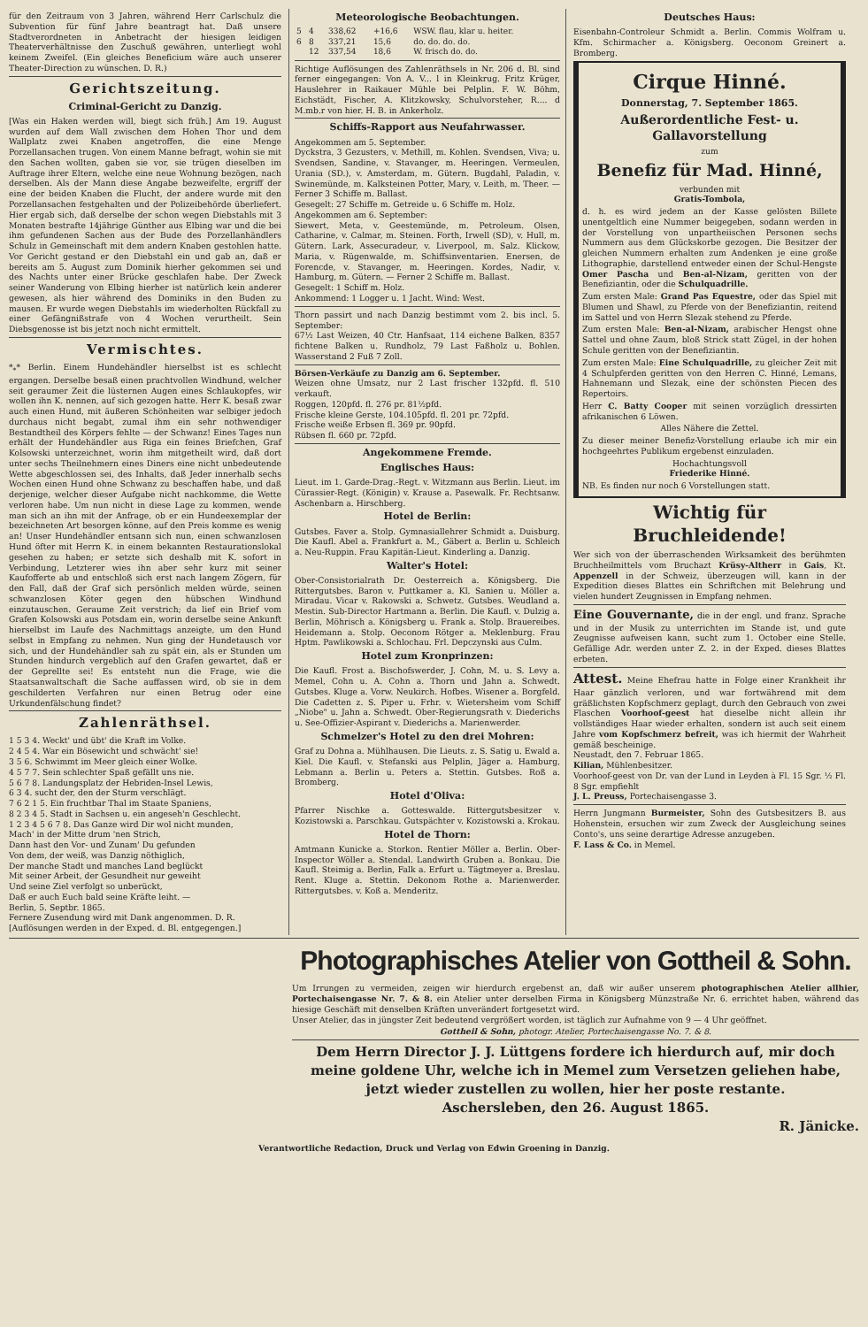für den Zeitraum von 3 Jahren, während Herr Carlschulz die Subvention für fünf Jahre beantragt hat. Daß unsere Stadtverordneten in Anbetracht der hiesigen leidigen Theaterverhältnisse den Zuschuß gewähren, unterliegt wohl keinem Zweifel. (Ein gleiches Beneficium wäre auch unserer Theater-Direction zu wünschen. D. R.)
Gerichtszeitung.
Criminal-Gericht zu Danzig.
[Was ein Haken werden will, biegt sich früh.] Am 19. August wurden auf dem Wall zwischen dem Hohen Thor und dem Wallplatz zwei Knaben angetroffen, die eine Menge Porzellansachen trugen. Von einem Manne befragt, wohin sie mit den Sachen wollten, gaben sie vor, sie trügen dieselben im Auftrage ihrer Eltern, welche eine neue Wohnung bezögen, nach derselben. Als der Mann diese Angabe bezweifelte, ergriff der eine der beiden Knaben die Flucht, der andere wurde mit den Porzellansachen festgehalten und der Polizeibehörde überliefert. Hier ergab sich, daß derselbe der schon wegen Diebstahls mit 3 Monaten bestrafte 14jährige Günther aus Elbing war und die bei ihm gefundenen Sachen aus der Bude des Porzellanhändlers Schulz in Gemeinschaft mit dem andern Knaben gestohlen hatte. Vor Gericht gestand er den Diebstahl ein und gab an, daß er bereits am 5. August zum Dominik hierher gekommen sei und des Nachts unter einer Brücke geschlafen habe. Der Zweck seiner Wanderung von Elbing hierher ist natürlich kein anderer gewesen, als hier während des Dominiks in den Buden zu mausen. Er wurde wegen Diebstahls im wiederholten Rückfall zu einer Gefängnißstrafe von 4 Wochen verurtheilt. Sein Diebsgenosse ist bis jetzt noch nicht ermittelt.
Vermischtes.
*<sub>*</sub>* Berlin. Einem Hundehändler hierselbst ist es schlecht ergangen. Derselbe besaß einen prachtvollen Windhund, welcher seit geraumer Zeit die lüsternen Augen eines Schlaukopfes, wir wollen ihn K. nennen, auf sich gezogen hatte. Herr K. besaß zwar auch einen Hund, mit äußeren Schönheiten war selbiger jedoch durchaus nicht begabt, zumal ihm ein sehr nothwendiger Bestandtheil des Körpers fehlte — der Schwanz! Eines Tages nun erhält der Hundehändler aus Riga ein feines Briefchen, Graf Kolsowski unterzeichnet, worin ihm mitgetheilt wird, daß dort unter sechs Theilnehmern eines Diners eine nicht unbedeutende Wette abgeschlossen sei, des Inhalts, daß Jeder innerhalb sechs Wochen einen Hund ohne Schwanz zu beschaffen habe, und daß derjenige, welcher dieser Aufgabe nicht nachkomme, die Wette verloren habe. Um nun nicht in diese Lage zu kommen, wende man sich an ihn mit der Anfrage, ob er ein Hundeexemplar der bezeichneten Art besorgen könne, auf den Preis komme es wenig an! Unser Hundehändler entsann sich nun, einen schwanzlosen Hund öfter mit Herrn K. in einem bekannten Restaurationslokal gesehen zu haben; er setzte sich deshalb mit K. sofort in Verbindung, Letzterer wies ihn aber sehr kurz mit seiner Kaufofferte ab und entschloß sich erst nach langem Zögern, für den Fall, daß der Graf sich persönlich melden würde, seinen schwanzlosen Köter gegen den hübschen Windhund einzutauschen. Geraume Zeit verstrich; da lief ein Brief vom Grafen Kolsowski aus Potsdam ein, worin derselbe seine Ankunft hierselbst im Laufe des Nachmittags anzeigte, um den Hund selbst in Empfang zu nehmen. Nun ging der Hundetausch vor sich, und der Hundehändler sah zu spät ein, als er Stunden um Stunden hindurch vergeblich auf den Grafen gewartet, daß er der Geprellte sei! Es entsteht nun die Frage, wie die Staatsanwaltschaft die Sache auffassen wird, ob sie in dem geschilderten Verfahren nur einen Betrug oder eine Urkundenfälschung findet?
Zahlenräthsel.
1 5 3 4. Weckt' und übt' die Kraft im Volke.
2 4 5 4. War ein Bösewicht und schwächt' sie!
3 5 6. Schwimmt im Meer gleich einer Wolke.
4 5 7 7. Sein schlechter Spaß gefällt uns nie.
5 6 7 8. Landungsplatz der Hebriden-Insel Lewis,
6 3 4. sucht der, den der Sturm verschlägt.
7 6 2 1 5. Ein fruchtbar Thal im Staate Spaniens,
8 2 3 4 5. Stadt in Sachsen u. ein angeseh'n Geschlecht.
1 2 3 4 5 6 7 8. Das Ganze wird Dir wol nicht munden,
Mach' in der Mitte drum 'nen Strich,
Dann hast den Vor- und Zunam' Du gefunden
Von dem, der weiß, was Danzig nöthiglich,
Der manche Stadt und manches Land beglückt
Mit seiner Arbeit, der Gesundheit nur geweiht
Und seine Ziel verfolgt so unberückt,
Daß er auch Euch bald seine Kräfte leiht. —
Berlin, 5. Septbr. 1865.
Fernere Zusendung wird mit Dank angenommen. D. R.
[Auflösungen werden in der Exped. d. Bl. entgegengen.]
Meteorologische Beobachtungen.
| 5 | 4 | 338,62 | +16,6 | WSW. flau, klar u. heiter. |
| 6 | 8 | 337,21 | 15,6 | do. do. do. do. |
| | 12 | 337,54 | 18,6 | W. frisch do. do. |
Richtige Auflösungen des Zahlenräthsels in Nr. 206 d. Bl. sind ferner eingegangen: Von A. V... l in Kleinkrug. Fritz Krüger, Hauslehrer in Raikauer Mühle bei Pelplin. F. W. Böhm, Eichstädt, Fischer, A. Klitzkowsky, Schulvorsteher, R.... d M.mb.r von hier. H. B. in Ankerholz.
Schiffs-Rapport aus Neufahrwasser.
Angekommen am 5. September.
Dyckstra, 3 Gezusters, v. Methill, m. Kohlen. Svendsen, Viva; u. Svendsen, Sandine, v. Stavanger, m. Heeringen. Vermeulen, Urania (SD.), v. Amsterdam, m. Gütern. Bugdahl, Paladin, v. Swinemünde, m. Kalksteinen Potter, Mary, v. Leith, m. Theer. — Ferner 3 Schiffe m. Ballast.
Gesegelt: 27 Schiffe m. Getreide u. 6 Schiffe m. Holz.
Angekommen am 6. September:
Siewert, Meta, v. Geestemünde, m. Petroleum. Olsen, Catharine, v. Calmar, m. Steinen. Forth, Irwell (SD), v. Hull, m. Gütern. Lark, Assecuradeur, v. Liverpool, m. Salz. Klickow, Maria, v. Rügenwalde, m. Schiffsinventarien. Enersen, de Forencde, v. Stavanger, m. Heeringen. Kordes, Nadir, v. Hamburg, m. Gütern. — Ferner 2 Schiffe m. Ballast.
Gesegelt: 1 Schiff m. Holz.
Ankommend: 1 Logger u. 1 Jacht. Wind: West.
Thorn passirt und nach Danzig bestimmt vom 2. bis incl. 5. September:
67½ Last Weizen, 40 Ctr. Hanfsaat, 114 eichene Balken, 8357 fichtene Balken u. Rundholz, 79 Last Faßholz u. Bohlen. Wasserstand 2 Fuß 7 Zoll.
Börsen-Verkäufe zu Danzig am 6. September.
Weizen ohne Umsatz, nur 2 Last frischer 132pfd. fl. 510 verkauft.
Roggen, 120pfd. fl. 276 pr. 81½pfd.
Frische kleine Gerste, 104.105pfd. fl. 201 pr. 72pfd.
Frische weiße Erbsen fl. 369 pr. 90pfd.
Rübsen fl. 660 pr. 72pfd.
Angekommene Fremde.
Englisches Haus:
Lieut. im 1. Garde-Drag.-Regt. v. Witzmann aus Berlin. Lieut. im Cürassier-Regt. (Königin) v. Krause a. Pasewalk. Fr. Rechtsanw. Aschenbarn a. Hirschberg.
Hotel de Berlin:
Gutsbes. Faver a. Stolp. Gymnasiallehrer Schmidt a. Duisburg. Die Kaufl. Abel a. Frankfurt a. M., Gäbert a. Berlin u. Schleich a. Neu-Ruppin. Frau Kapitän-Lieut. Kinderling a. Danzig.
Walter's Hotel:
Ober-Consistorialrath Dr. Oesterreich a. Königsberg. Die Rittergutsbes. Baron v. Puttkamer a. Kl. Sanien u. Möller a. Miradau. Vicar v. Rakowski a. Schwetz. Gutsbes. Weudland a. Mestin. Sub-Director Hartmann a. Berlin. Die Kaufl. v. Dulzig a. Berlin, Möhrisch a. Königsberg u. Frank a. Stolp. Brauereibes. Heidemann a. Stolp. Oeconom Rötger a. Meklenburg. Frau Hptm. Pawlikowski a. Schlochau. Frl. Depczynski aus Culm.
Hotel zum Kronprinzen:
Die Kaufl. Frost a. Bischofswerder, J. Cohn, M. u. S. Levy a. Memel, Cohn u. A. Cohn a. Thorn und Jahn a. Schwedt. Gutsbes. Kluge a. Vorw. Neukirch. Hofbes. Wisener a. Borgfeld. Die Cadetten z. S. Piper u. Frhr. v. Wietersheim vom Schiff „Niobe" u. Jahn a. Schwedt. Ober-Regierungsrath v. Diederichs u. See-Offizier-Aspirant v. Diederichs a. Marienwerder.
Schmelzer's Hotel zu den drei Mohren:
Graf zu Dohna a. Mühlhausen. Die Lieuts. z. S. Satig u. Ewald a. Kiel. Die Kaufl. v. Stefanski aus Pelplin, Jäger a. Hamburg, Lebmann a. Berlin u. Peters a. Stettin. Gutsbes. Roß a. Bromberg.
Hotel d'Oliva:
Pfarrer Nischke a. Gotteswalde. Rittergutsbesitzer v. Kozistowski a. Parschkau. Gutspächter v. Kozistowski a. Krokau.
Hotel de Thorn:
Amtmann Kunicke a. Storkon. Rentier Möller a. Berlin. Ober-Inspector Wöller a. Stendal. Landwirth Gruben a. Bonkau. Die Kaufl. Steimig a. Berlin, Falk a. Erfurt u. Tägtmeyer a. Breslau. Rent. Kluge a. Stettin. Dekonom Rothe a. Marienwerder. Rittergutsbes. v. Koß a. Menderitz.
Deutsches Haus:
Eisenbahn-Controleur Schmidt a. Berlin. Commis Wolfram u. Kfm. Schirmacher a. Königsberg. Oeconom Greinert a. Bromberg.
Cirque Hinné.
Donnerstag, 7. September 1865.
Außerordentliche Fest- u. Gallavorstellung
zum
Benefiz für Mad. Hinné,
verbunden mit
Gratis-Tombola,
d. h. es wird jedem an der Kasse gelösten Billete unentgeltlich eine Nummer beigegeben, sodann werden in der Vorstellung von unpartheiischen Personen sechs Nummern aus dem Glückskorbe gezogen. Die Besitzer der gleichen Nummern erhalten zum Andenken je eine große Lithographie, darstellend entweder einen der Schul-Hengste Omer Pascha und Ben-al-Nizam, geritten von der Benefiziantin, oder die Schulquadrille.
Zum ersten Male: Grand Pas Equestre, oder das Spiel mit Blumen und Shawl, zu Pferde von der Benefiziantin, reitend im Sattel und von Herrn Slezak stehend zu Pferde.
Zum ersten Male: Ben-al-Nizam, arabischer Hengst ohne Sattel und ohne Zaum, bloß Strick statt Zügel, in der hohen Schule geritten von der Benefiziantin.
Zum ersten Male: Eine Schulquadrille, zu gleicher Zeit mit 4 Schulpferden geritten von den Herren C. Hinné, Lemans, Hahnemann und Slezak, eine der schönsten Piecen des Repertoirs.
Herr C. Batty Cooper mit seinen vorzüglich dressirten afrikanischen 6 Löwen.
Alles Nähere die Zettel.
Zu dieser meiner Benefiz-Vorstellung erlaube ich mir ein hochgeehrtes Publikum ergebenst einzuladen.
Hochachtungsvoll
Friederike Hinné.
NB. Es finden nur noch 6 Vorstellungen statt.
Wichtig für Bruchleidende!
Wer sich von der überraschenden Wirksamkeit des berühmten Bruchheilmittels vom Bruchazt Krüsy-Altherr in Gais, Kt. Appenzell in der Schweiz, überzeugen will, kann in der Expedition dieses Blattes ein Schriftchen mit Belehrung und vielen hundert Zeugnissen in Empfang nehmen.
Eine Gouvernante, die in der engl. und franz. Sprache und in der Musik zu unterrichten im Stande ist, und gute Zeugnisse aufweisen kann, sucht zum 1. October eine Stelle. Gefällige Adr. werden unter Z. 2. in der Exped. dieses Blattes erbeten.
Attest. Meine Ehefrau hatte in Folge einer Krankheit ihr Haar gänzlich verloren, und war fortwährend mit dem gräßlichsten Kopfschmerz geplagt, durch den Gebrauch von zwei Flaschen Voorhoof-geest hat dieselbe nicht allein ihr vollständiges Haar wieder erhalten, sondern ist auch seit einem Jahre vom Kopfschmerz befreit, was ich hiermit der Wahrheit gemäß bescheinige.
Neustadt, den 7. Februar 1865.
Kilian, Mühlenbesitzer.
Voorhoof-geest von Dr. van der Lund in Leyden à Fl. 15 Sgr. ½ Fl. 8 Sgr. empfiehlt
J. L. Preuss, Portechaisengasse 3.
Herrn Jungmann Burmeister, Sohn des Gutsbesitzers B. aus Hohenstein, ersuchen wir zum Zweck der Ausgleichung seines Conto's, uns seine derartige Adresse anzugeben.
F. Lass & Co. in Memel.
Photographisches Atelier von Gottheil & Sohn.
Um Irrungen zu vermeiden, zeigen wir hierdurch ergebenst an, daß wir außer unserem photographischen Atelier allhier, Portechaisengasse Nr. 7. & 8. ein Atelier unter derselben Firma in Königsberg Münzstraße Nr. 6. errichtet haben, während das hiesige Geschäft mit denselben Kräften unverändert fortgesetzt wird.
Unser Atelier, das in jüngster Zeit bedeutend vergrößert worden, ist täglich zur Aufnahme von 9 — 4 Uhr geöffnet.
Gottheil & Sohn, photogr. Atelier, Portechaisengasse No. 7. & 8.
Dem Herrn Director J. J. Lüttgens fordere ich hierdurch auf, mir doch meine goldene Uhr, welche ich in Memel zum Versetzen geliehen habe, jetzt wieder zustellen zu wollen, hier her poste restante.
Aschersleben, den 26. August 1865.
R. Jänicke.
Verantwortliche Redaction, Druck und Verlag von Edwin Groening in Danzig.